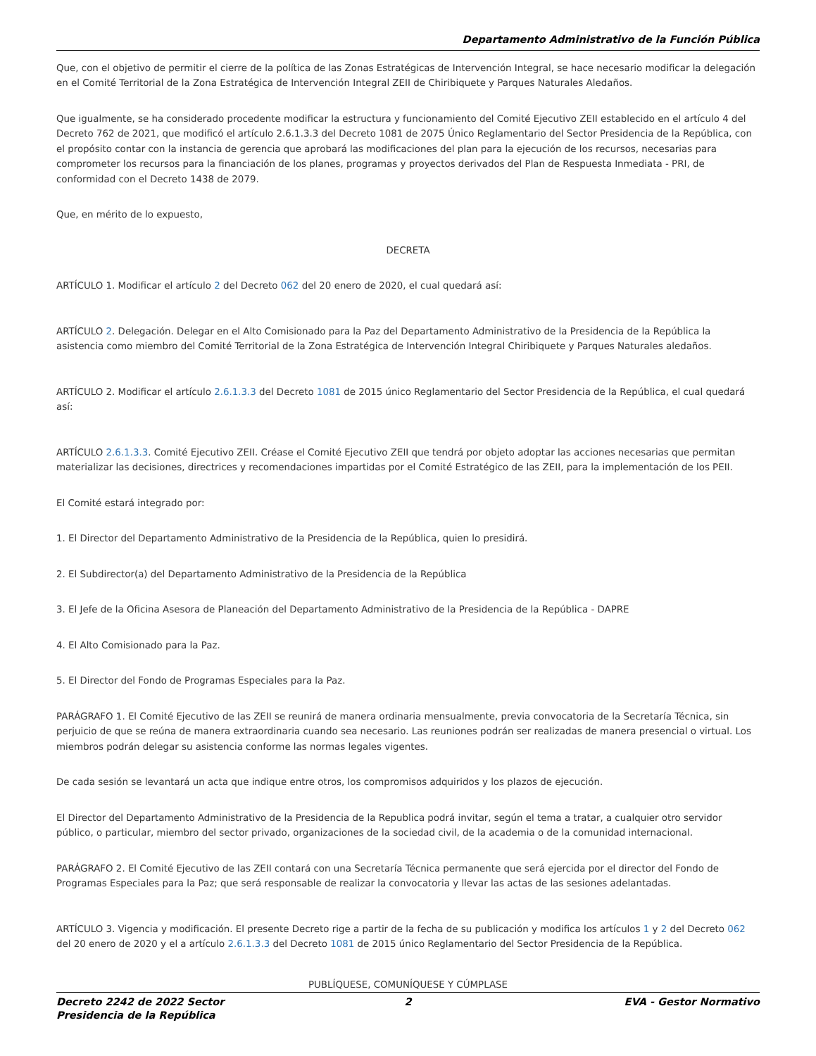Departamento Administrativo de la Función Pública
Que, con el objetivo de permitir el cierre de la política de las Zonas Estratégicas de Intervención Integral, se hace necesario modificar la delegación en el Comité Territorial de la Zona Estratégica de Intervención Integral ZEII de Chiribiquete y Parques Naturales Aledaños.
Que igualmente, se ha considerado procedente modificar la estructura y funcionamiento del Comité Ejecutivo ZEII establecido en el artículo 4 del Decreto 762 de 2021, que modificó el artículo 2.6.1.3.3 del Decreto 1081 de 2075 Único Reglamentario del Sector Presidencia de la República, con el propósito contar con la instancia de gerencia que aprobará las modificaciones del plan para la ejecución de los recursos, necesarias para comprometer los recursos para la financiación de los planes, programas y proyectos derivados del Plan de Respuesta Inmediata - PRI, de conformidad con el Decreto 1438 de 2079.
Que, en mérito de lo expuesto,
DECRETA
ARTÍCULO 1. Modificar el artículo 2 del Decreto 062 del 20 enero de 2020, el cual quedará así:
ARTÍCULO 2. Delegación. Delegar en el Alto Comisionado para la Paz del Departamento Administrativo de la Presidencia de la República la asistencia como miembro del Comité Territorial de la Zona Estratégica de Intervención Integral Chiribiquete y Parques Naturales aledaños.
ARTÍCULO 2. Modificar el artículo 2.6.1.3.3 del Decreto 1081 de 2015 único Reglamentario del Sector Presidencia de la República, el cual quedará así:
ARTÍCULO 2.6.1.3.3. Comité Ejecutivo ZEII. Créase el Comité Ejecutivo ZEII que tendrá por objeto adoptar las acciones necesarias que permitan materializar las decisiones, directrices y recomendaciones impartidas por el Comité Estratégico de las ZEII, para la implementación de los PEII.
El Comité estará integrado por:
1. El Director del Departamento Administrativo de la Presidencia de la República, quien lo presidirá.
2. El Subdirector(a) del Departamento Administrativo de la Presidencia de la República
3. El Jefe de la Oficina Asesora de Planeación del Departamento Administrativo de la Presidencia de la República - DAPRE
4. El Alto Comisionado para la Paz.
5. El Director del Fondo de Programas Especiales para la Paz.
PARÁGRAFO 1. El Comité Ejecutivo de las ZEII se reunirá de manera ordinaria mensualmente, previa convocatoria de la Secretaría Técnica, sin perjuicio de que se reúna de manera extraordinaria cuando sea necesario. Las reuniones podrán ser realizadas de manera presencial o virtual. Los miembros podrán delegar su asistencia conforme las normas legales vigentes.
De cada sesión se levantará un acta que indique entre otros, los compromisos adquiridos y los plazos de ejecución.
El Director del Departamento Administrativo de la Presidencia de la Republica podrá invitar, según el tema a tratar, a cualquier otro servidor público, o particular, miembro del sector privado, organizaciones de la sociedad civil, de la academia o de la comunidad internacional.
PARÁGRAFO 2. El Comité Ejecutivo de las ZEII contará con una Secretaría Técnica permanente que será ejercida por el director del Fondo de Programas Especiales para la Paz; que será responsable de realizar la convocatoria y llevar las actas de las sesiones adelantadas.
ARTÍCULO 3. Vigencia y modificación. El presente Decreto rige a partir de la fecha de su publicación y modifica los artículos 1 y 2 del Decreto 062 del 20 enero de 2020 y el a artículo 2.6.1.3.3 del Decreto 1081 de 2015 único Reglamentario del Sector Presidencia de la República.
PUBLÍQUESE, COMUNÍQUESE Y CÚMPLASE
Decreto 2242 de 2022 Sector Presidencia de la República
2 EVA - Gestor Normativo